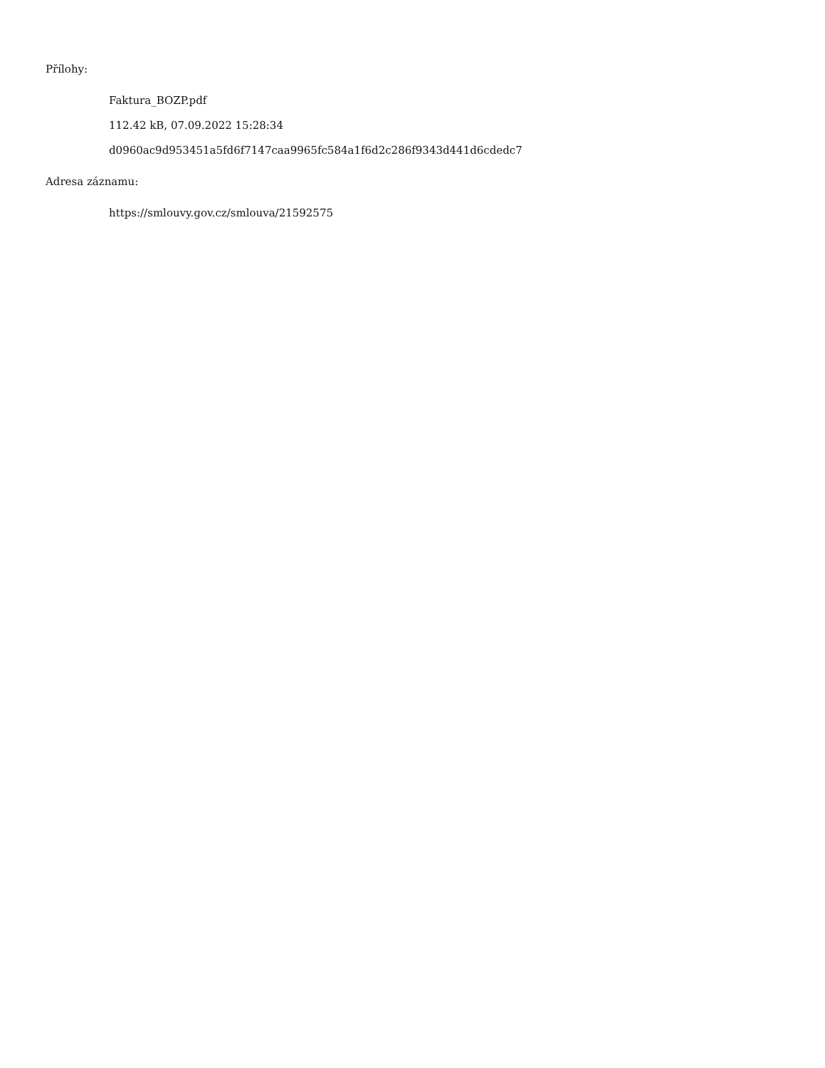Přílohy:
Faktura_BOZP.pdf
112.42 kB, 07.09.2022 15:28:34
d0960ac9d953451a5fd6f7147caa9965fc584a1f6d2c286f9343d441d6cdedc7
Adresa záznamu:
https://smlouvy.gov.cz/smlouva/21592575